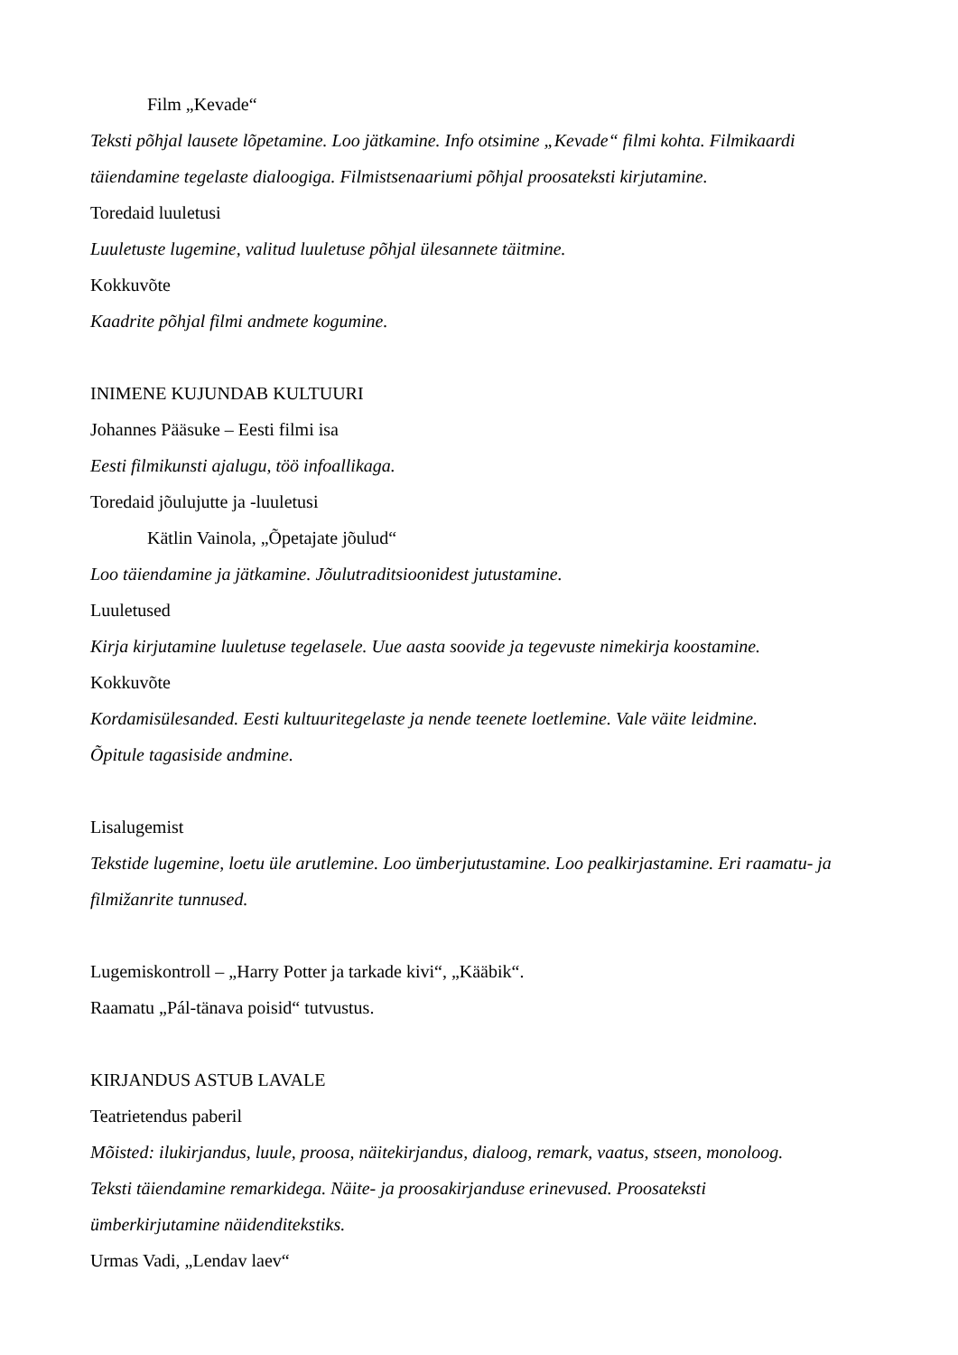Film „Kevade“
Teksti põhjal lausete lõpetamine. Loo jätkamine. Info otsimine „Kevade“ filmi kohta. Filmikaardi täiendamine tegelaste dialoogiga. Filmistsenaariumi põhjal proosateksti kirjutamine.
Toredaid luuletusi
Luuletuste lugemine, valitud luuletuse põhjal ülesannete täitmine.
Kokkuvõte
Kaadrite põhjal filmi andmete kogumine.
INIMENE KUJUNDAB KULTUURI
Johannes Pääsuke – Eesti filmi isa
Eesti filmikunsti ajalugu, töö infoallikaga.
Toredaid jõulujutte ja -luuletusi
Kätlin Vainola, „Õpetajate jõulud“
Loo täiendamine ja jätkamine. Jõulutraditsioonidest jutustamine.
Luuletused
Kirja kirjutamine luuletuse tegelasele. Uue aasta soovide ja tegevuste nimekirja koostamine.
Kokkuvõte
Kordamisülesanded. Eesti kultuuritegelaste ja nende teenete loetlemine. Vale väite leidmine.
Õpitule tagasiside andmine.
Lisalugemist
Tekstide lugemine, loetu üle arutlemine. Loo ümberjutustamine. Loo pealkirjastamine. Eri raamatu- ja filmižanrite tunnused.
Lugemiskontroll – „Harry Potter ja tarkade kivi“, „Kääbik“.
Raamatu „Pál-tänava poisid“ tutvustus.
KIRJANDUS ASTUB LAVALE
Teatrietendus paberil
Mõisted: ilukirjandus, luule, proosa, näitekirjandus, dialoog, remark, vaatus, stseen, monoloog.
Teksti täiendamine remarkidega. Näite- ja proosakirjanduse erinevused. Proosateksti
ümberkirjutamine näidenditekstiks.
Urmas Vadi, „Lendav laev“